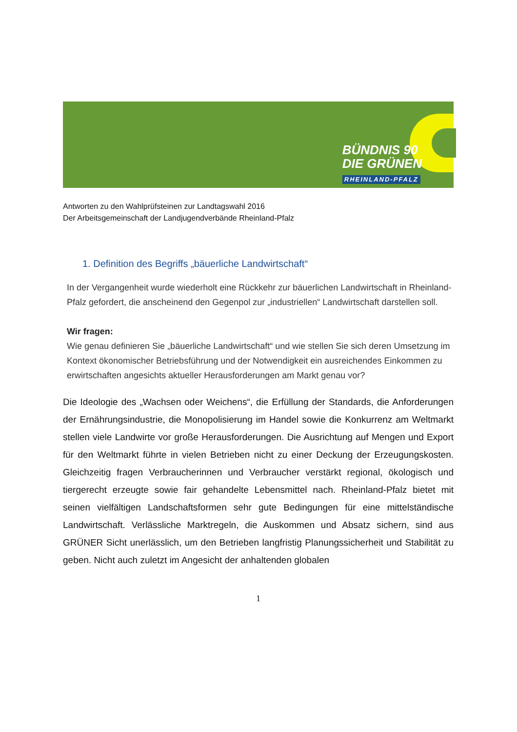BÜNDNIS 90
DIE GRÜNEN
RHEINLAND-PFALZ
Antworten zu den Wahlprüfsteinen zur Landtagswahl 2016
Der Arbeitsgemeinschaft der Landjugendverbände Rheinland-Pfalz
1. Definition des Begriffs „bäuerliche Landwirtschaft“
In der Vergangenheit wurde wiederholt eine Rückkehr zur bäuerlichen Landwirtschaft in Rheinland-Pfalz gefordert, die anscheinend den Gegenpol zur „industriellen“ Landwirtschaft darstellen soll.
Wir fragen:
Wie genau definieren Sie „bäuerliche Landwirtschaft“ und wie stellen Sie sich deren Umsetzung im Kontext ökonomischer Betriebsführung und der Notwendigkeit ein ausreichendes Einkommen zu erwirtschaften angesichts aktueller Herausforderungen am Markt genau vor?
Die Ideologie des „Wachsen oder Weichens“, die Erfüllung der Standards, die Anforderungen der Ernährungsindustrie, die Monopolisierung im Handel sowie die Konkurrenz am Weltmarkt stellen viele Landwirte vor große Herausforderungen. Die Ausrichtung auf Mengen und Export für den Weltmarkt führte in vielen Betrieben nicht zu einer Deckung der Erzeugungskosten. Gleichzeitig fragen Verbraucherinnen und Verbraucher verstärkt regional, ökologisch und tiergerecht erzeugte sowie fair gehandelte Lebensmittel nach. Rheinland-Pfalz bietet mit seinen vielfältigen Landschaftsformen sehr gute Bedingungen für eine mittelständische Landwirtschaft. Verlässliche Marktregeln, die Auskommen und Absatz sichern, sind aus GRÜNER Sicht unerlässlich, um den Betrieben langfristig Planungssicherheit und Stabilität zu geben. Nicht auch zuletzt im Angesicht der anhaltenden globalen
1